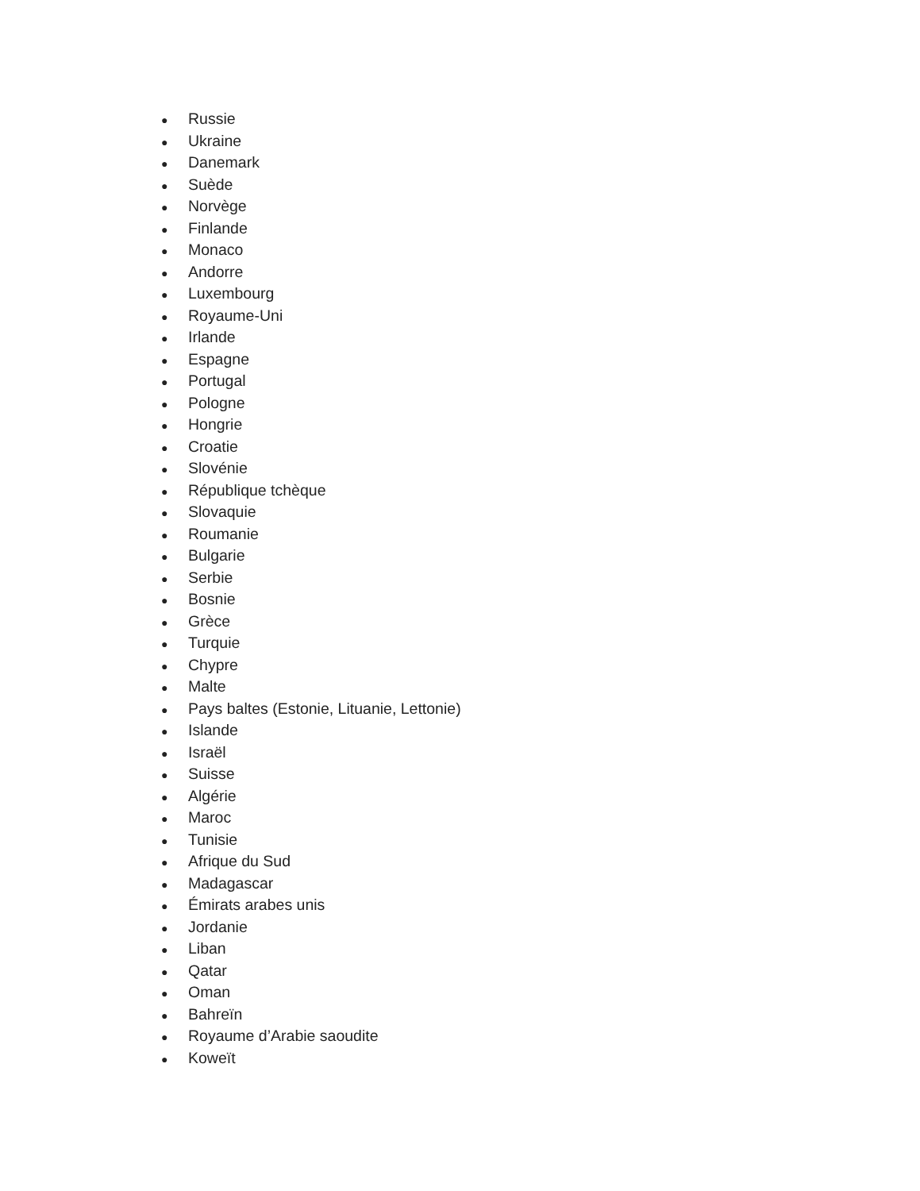● Russie
● Ukraine
● Danemark
● Suède
● Norvège
● Finlande
● Monaco
● Andorre
● Luxembourg
● Royaume-Uni
● Irlande
● Espagne
● Portugal
● Pologne
● Hongrie
● Croatie
● Slovénie
● République tchèque
● Slovaquie
● Roumanie
● Bulgarie
● Serbie
● Bosnie
● Grèce
● Turquie
● Chypre
● Malte
● Pays baltes (Estonie, Lituanie, Lettonie)
● Islande
● Israël
● Suisse
● Algérie
● Maroc
● Tunisie
● Afrique du Sud
● Madagascar
● Émirats arabes unis
● Jordanie
● Liban
● Qatar
● Oman
● Bahreïn
● Royaume d’Arabie saoudite
● Koweït